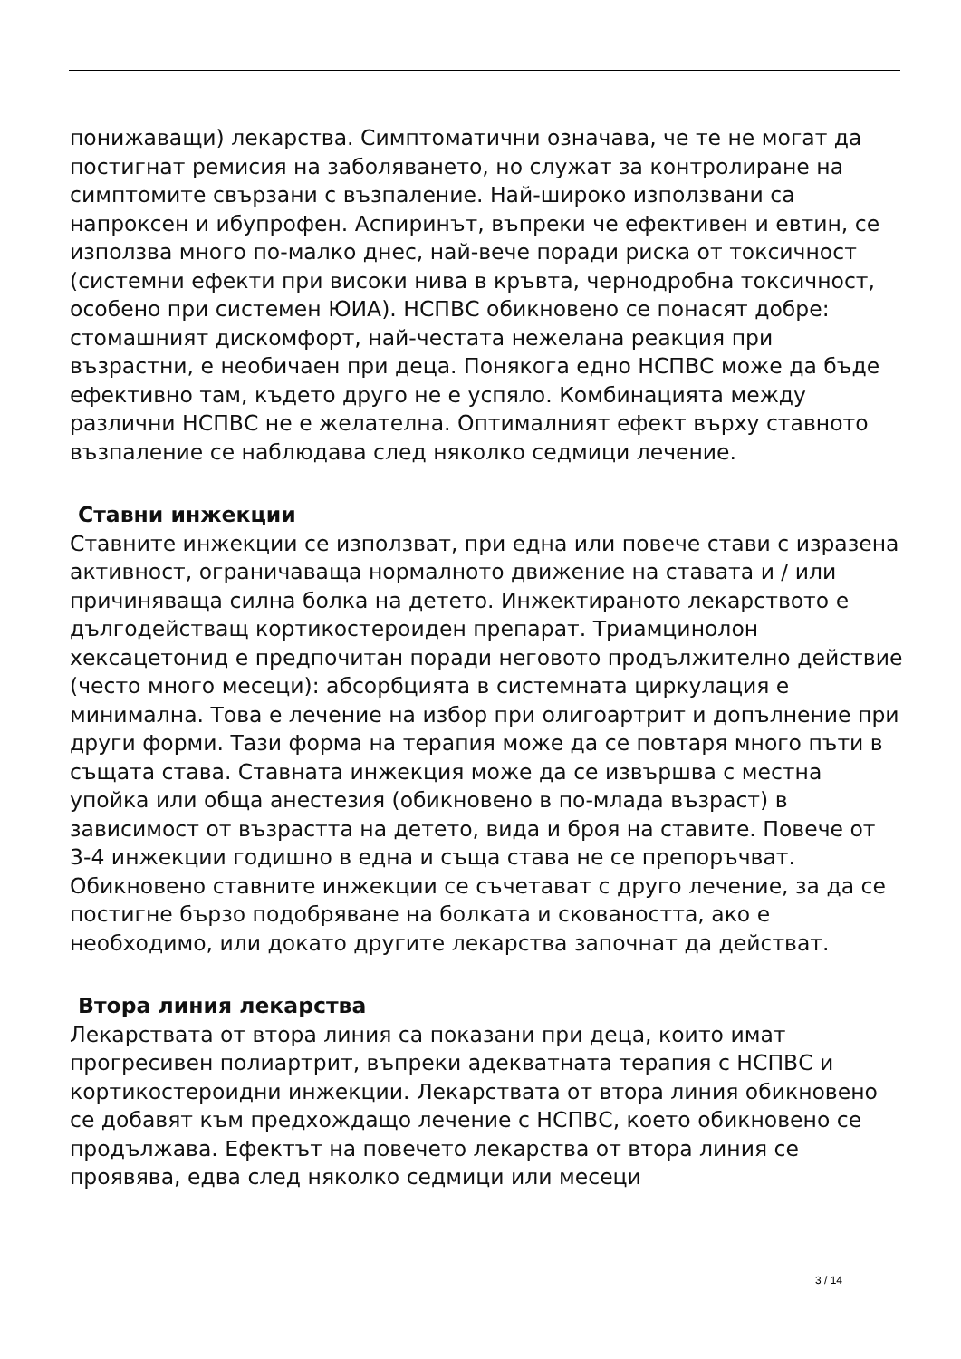понижаващи) лекарства. Симптоматични означава, че те не могат да постигнат ремисия на заболяването, но служат за контролиране на симптомите свързани с възпаление. Най-широко използвани са напроксен и ибупрофен. Аспиринът, въпреки че ефективен и евтин, се използва много по-малко днес, най-вече поради риска от токсичност (системни ефекти при високи нива в кръвта, чернодробна токсичност, особено при системен ЮИА). НСПВС обикновено се понасят добре: стомашният дискомфорт, най-честата нежелана реакция при възрастни, е необичаен при деца. Понякога едно НСПВС може да бъде ефективно там, където друго не е успяло. Комбинацията между различни НСПВС не е желателна. Оптималният ефект върху ставното възпаление се наблюдава след няколко седмици лечение.
Ставни инжекции
Ставните инжекции се използват, при една или повече стави с изразена активност, ограничаваща нормалното движение на ставата и / или причиняваща силна болка на детето. Инжектираното лекарството е дългодействащ кортикостероиден препарат. Триамцинолон хексацетонид е предпочитан поради неговото продължително действие (често много месеци): абсорбцията в системната циркулация е минимална. Това е лечение на избор при олигоартрит и допълнение при други форми. Тази форма на терапия може да се повтаря много пъти в същата става. Ставната инжекция може да се извършва с местна упойка или обща анестезия (обикновено в по-млада възраст) в зависимост от възрастта на детето, вида и броя на ставите. Повече от 3-4 инжекции годишно в една и съща става не се препоръчват. Обикновено ставните инжекции се съчетават с друго лечение, за да се постигне бързо подобряване на болката и сковаността, ако е необходимо, или докато другите лекарства започнат да действат.
Втора линия лекарства
Лекарствата от втора линия са показани при деца, които имат прогресивен полиартрит, въпреки адекватната терапия с НСПВС и кортикостероидни инжекции. Лекарствата от втора линия обикновено се добавят към предхождащо лечение с НСПВС, което обикновено се продължава. Ефектът на повечето лекарства от втора линия се проявява, едва след няколко седмици или месеци
3 / 14